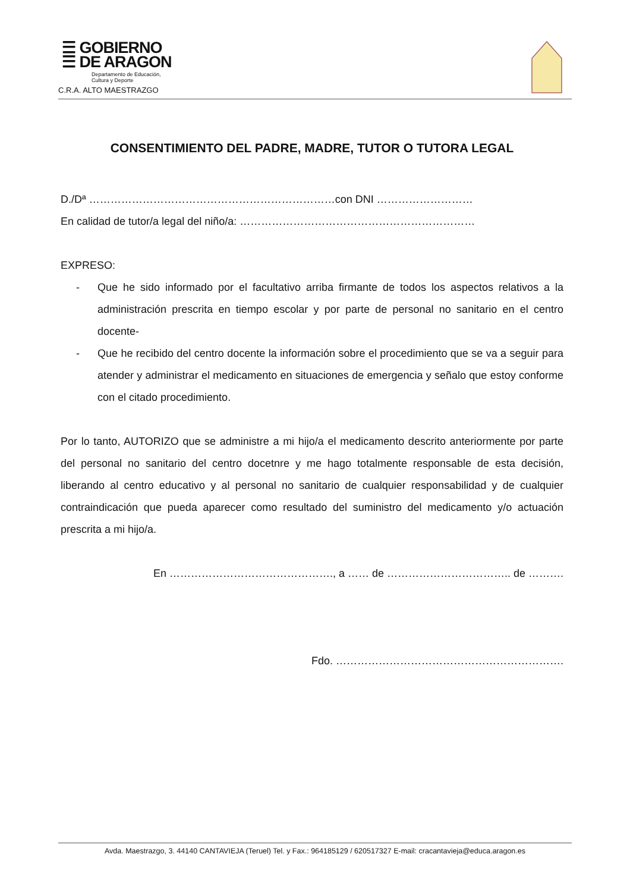☰ GOBIERNO
☰ DE ARAGON
Departamento de Educación,
Cultura y Deporte
C.R.A. ALTO MAESTRAZGO
CONSENTIMIENTO DEL PADRE, MADRE, TUTOR O TUTORA LEGAL
D./Dª ……………………………………………………………con DNI ………………………
En calidad de tutor/a legal del niño/a: …………………………………………………………
EXPRESO:
- Que he sido informado por el facultativo arriba firmante de todos los aspectos relativos a la administración prescrita en tiempo escolar y por parte de personal no sanitario en el centro docente-
- Que he recibido del centro docente la información sobre el procedimiento que se va a seguir para atender y administrar el medicamento en situaciones de emergencia y señalo que estoy conforme con el citado procedimiento.
Por lo tanto, AUTORIZO que se administre a mi hijo/a el medicamento descrito anteriormente por parte del personal no sanitario del centro docetnre y me hago totalmente responsable de esta decisión, liberando al centro educativo y al personal no sanitario de cualquier responsabilidad y de cualquier contraindicación que pueda aparecer como resultado del suministro del medicamento y/o actuación prescrita a mi hijo/a.
En ………………………………………., a …… de …………………………….. de ……….
Fdo. ……………………………………………………….
Avda. Maestrazgo, 3. 44140 CANTAVIEJA (Teruel) Tel. y Fax.: 964185129 / 620517327 E-mail: cracantavieja@educa.aragon.es